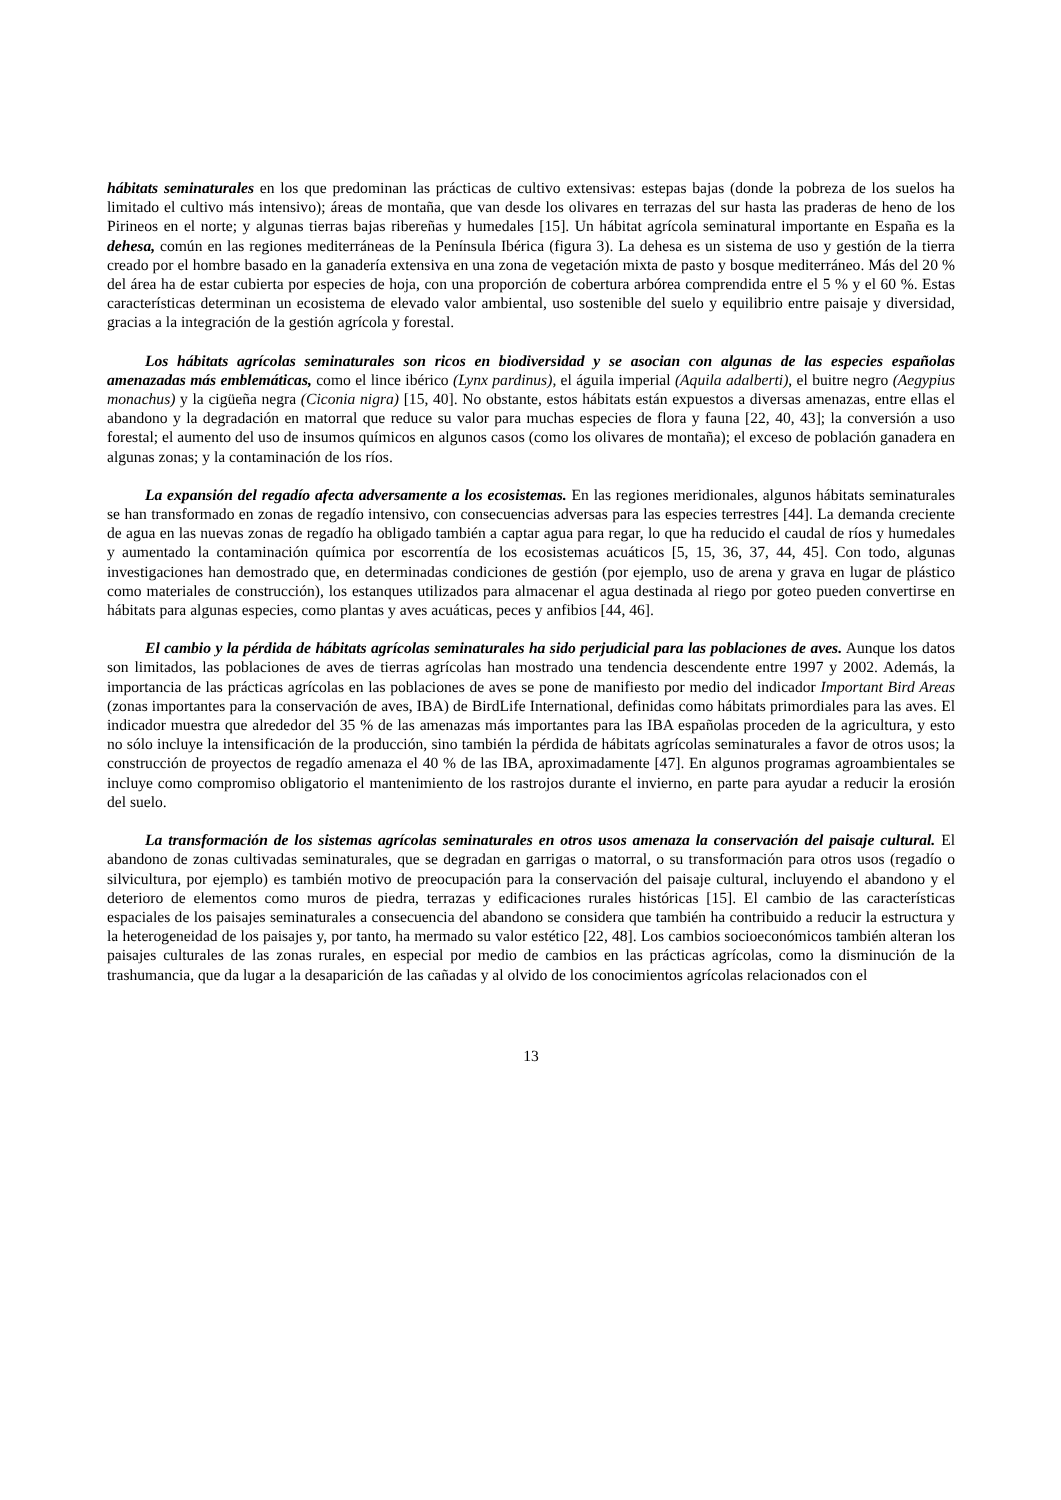hábitats seminaturales en los que predominan las prácticas de cultivo extensivas: estepas bajas (donde la pobreza de los suelos ha limitado el cultivo más intensivo); áreas de montaña, que van desde los olivares en terrazas del sur hasta las praderas de heno de los Pirineos en el norte; y algunas tierras bajas ribereñas y humedales [15]. Un hábitat agrícola seminatural importante en España es la dehesa, común en las regiones mediterráneas de la Península Ibérica (figura 3). La dehesa es un sistema de uso y gestión de la tierra creado por el hombre basado en la ganadería extensiva en una zona de vegetación mixta de pasto y bosque mediterráneo. Más del 20 % del área ha de estar cubierta por especies de hoja, con una proporción de cobertura arbórea comprendida entre el 5 % y el 60 %. Estas características determinan un ecosistema de elevado valor ambiental, uso sostenible del suelo y equilibrio entre paisaje y diversidad, gracias a la integración de la gestión agrícola y forestal.
Los hábitats agrícolas seminaturales son ricos en biodiversidad y se asocian con algunas de las especies españolas amenazadas más emblemáticas, como el lince ibérico (Lynx pardinus), el águila imperial (Aquila adalberti), el buitre negro (Aegypius monachus) y la cigüeña negra (Ciconia nigra) [15, 40]. No obstante, estos hábitats están expuestos a diversas amenazas, entre ellas el abandono y la degradación en matorral que reduce su valor para muchas especies de flora y fauna [22, 40, 43]; la conversión a uso forestal; el aumento del uso de insumos químicos en algunos casos (como los olivares de montaña); el exceso de población ganadera en algunas zonas; y la contaminación de los ríos.
La expansión del regadío afecta adversamente a los ecosistemas. En las regiones meridionales, algunos hábitats seminaturales se han transformado en zonas de regadío intensivo, con consecuencias adversas para las especies terrestres [44]. La demanda creciente de agua en las nuevas zonas de regadío ha obligado también a captar agua para regar, lo que ha reducido el caudal de ríos y humedales y aumentado la contaminación química por escorrentía de los ecosistemas acuáticos [5, 15, 36, 37, 44, 45]. Con todo, algunas investigaciones han demostrado que, en determinadas condiciones de gestión (por ejemplo, uso de arena y grava en lugar de plástico como materiales de construcción), los estanques utilizados para almacenar el agua destinada al riego por goteo pueden convertirse en hábitats para algunas especies, como plantas y aves acuáticas, peces y anfibios [44, 46].
El cambio y la pérdida de hábitats agrícolas seminaturales ha sido perjudicial para las poblaciones de aves. Aunque los datos son limitados, las poblaciones de aves de tierras agrícolas han mostrado una tendencia descendente entre 1997 y 2002. Además, la importancia de las prácticas agrícolas en las poblaciones de aves se pone de manifiesto por medio del indicador Important Bird Areas (zonas importantes para la conservación de aves, IBA) de BirdLife International, definidas como hábitats primordiales para las aves. El indicador muestra que alrededor del 35 % de las amenazas más importantes para las IBA españolas proceden de la agricultura, y esto no sólo incluye la intensificación de la producción, sino también la pérdida de hábitats agrícolas seminaturales a favor de otros usos; la construcción de proyectos de regadío amenaza el 40 % de las IBA, aproximadamente [47]. En algunos programas agroambientales se incluye como compromiso obligatorio el mantenimiento de los rastrojos durante el invierno, en parte para ayudar a reducir la erosión del suelo.
La transformación de los sistemas agrícolas seminaturales en otros usos amenaza la conservación del paisaje cultural. El abandono de zonas cultivadas seminaturales, que se degradan en garrigas o matorral, o su transformación para otros usos (regadío o silvicultura, por ejemplo) es también motivo de preocupación para la conservación del paisaje cultural, incluyendo el abandono y el deterioro de elementos como muros de piedra, terrazas y edificaciones rurales históricas [15]. El cambio de las características espaciales de los paisajes seminaturales a consecuencia del abandono se considera que también ha contribuido a reducir la estructura y la heterogeneidad de los paisajes y, por tanto, ha mermado su valor estético [22, 48]. Los cambios socioeconómicos también alteran los paisajes culturales de las zonas rurales, en especial por medio de cambios en las prácticas agrícolas, como la disminución de la trashumancia, que da lugar a la desaparición de las cañadas y al olvido de los conocimientos agrícolas relacionados con el
13